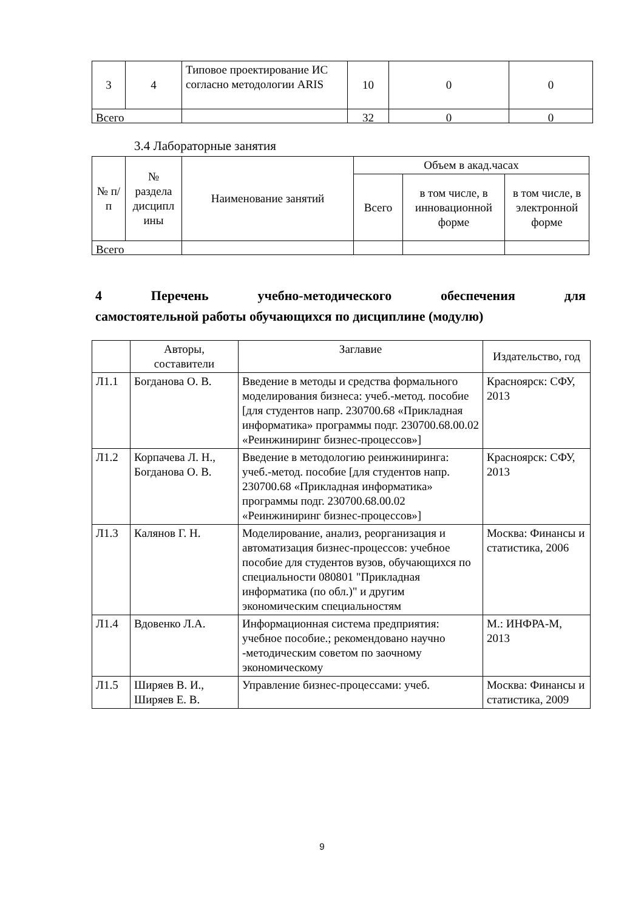| 3 | 4 | Типовое проектирование ИС согласно методологии ARIS | 10 | 0 | 0 |
| Всего | | | 32 | 0 | 0 |
3.4 Лабораторные занятия
| № п/п | № раздела дисципл ины | Наименование занятий | Объем в акад.часах | | |
| --- | --- | --- | --- | --- | --- |
| | | | Всего | в том числе, в инновационной форме | в том числе, в электронной форме |
| Всего | | | | | |
4 Перечень учебно-методического обеспечения для
самостоятельной работы обучающихся по дисциплине (модулю)
| | Авторы, составители | Заглавие | Издательство, год |
| --- | --- | --- | --- |
| Л1.1 | Богданова О. В. | Введение в методы и средства формального моделирования бизнеса: учеб.-метод. пособие [для студентов напр. 230700.68 «Прикладная информатика» программы подг. 230700.68.00.02 «Реинжиниринг бизнес-процессов»] | Красноярск: СФУ, 2013 |
| Л1.2 | Корпачева Л. Н., Богданова О. В. | Введение в методологию реинжиниринга: учеб.-метод. пособие [для студентов напр. 230700.68 «Прикладная информатика» программы подг. 230700.68.00.02 «Реинжиниринг бизнес-процессов»] | Красноярск: СФУ, 2013 |
| Л1.3 | Калянов Г. Н. | Моделирование, анализ, реорганизация и автоматизация бизнес-процессов: учебное пособие для студентов вузов, обучающихся по специальности 080801 "Прикладная информатика (по обл.)" и другим экономическим специальностям | Москва: Финансы и статистика, 2006 |
| Л1.4 | Вдовенко Л.А. | Информационная система предприятия: учебное пособие.; рекомендовано научно -методическим советом по заочному экономическому | М.: ИНФРА-М, 2013 |
| Л1.5 | Ширяев В. И., Ширяев Е. В. | Управление бизнес-процессами: учеб. | Москва: Финансы и статистика, 2009 |
9